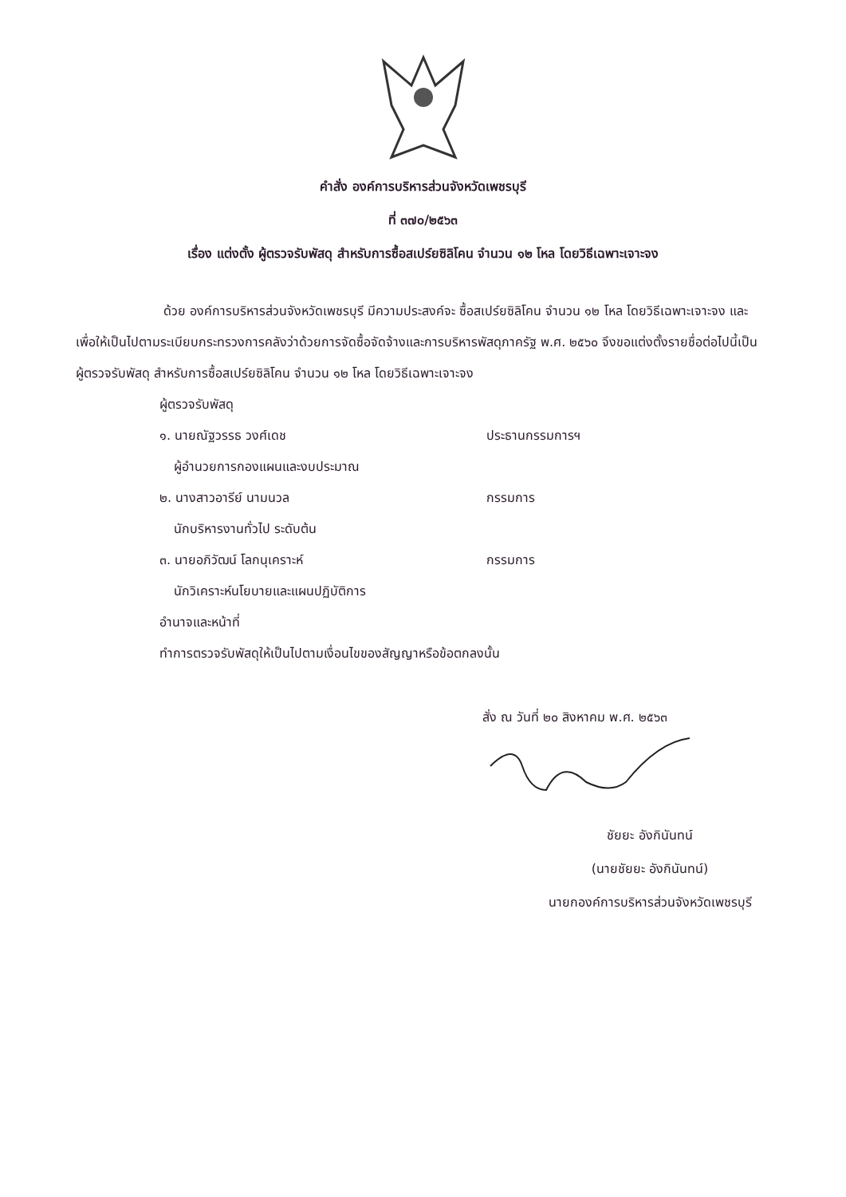คำสั่ง องค์การบริหารส่วนจังหวัดเพชรบุรี
ที่ ๓๗๐/๒๕๖๓
เรื่อง แต่งตั้ง ผู้ตรวจรับพัสดุ สำหรับการซื้อสเปร์ยซิลิโคน จำนวน ๑๒ โหล โดยวิธีเฉพาะเจาะจง
ด้วย องค์การบริหารส่วนจังหวัดเพชรบุรี มีความประสงค์จะ ซื้อสเปร์ยซิลิโคน จำนวน ๑๒ โหล โดยวิธีเฉพาะเจาะจง และเพื่อให้เป็นไปตามระเบียบกระทรวงการคลังว่าด้วยการจัดซื้อจัดจ้างและการบริหารพัสดุภาครัฐ พ.ศ. ๒๕๖๐ จึงขอแต่งตั้งรายชื่อต่อไปนี้เป็น ผู้ตรวจรับพัสดุ สำหรับการซื้อสเปร์ยซิลิโคน จำนวน ๑๒ โหล โดยวิธีเฉพาะเจาะจง
ผู้ตรวจรับพัสดุ
๑. นายณัฐวรรธ วงศ์เดช ประธานกรรมการฯ
ผู้อำนวยการกองแผนและงบประมาณ
๒. นางสาวอารีย์ นามนวล กรรมการ
นักบริหารงานทั่วไป ระดับต้น
๓. นายอภิวัฒน์ โลกนุเคราะห์ กรรมการ
นักวิเคราะห์นโยบายและแผนปฏิบัติการ
อำนาจและหน้าที่
ทำการตรวจรับพัสดุให้เป็นไปตามเงื่อนไขของสัญญาหรือข้อตกลงนั้น
สั่ง ณ วันที่ ๒๐ สิงหาคม พ.ศ. ๒๕๖๓
ชัยยะ อังกินันทน์
(นายชัยยะ อังกินันทน์)
นายกองค์การบริหารส่วนจังหวัดเพชรบุรี